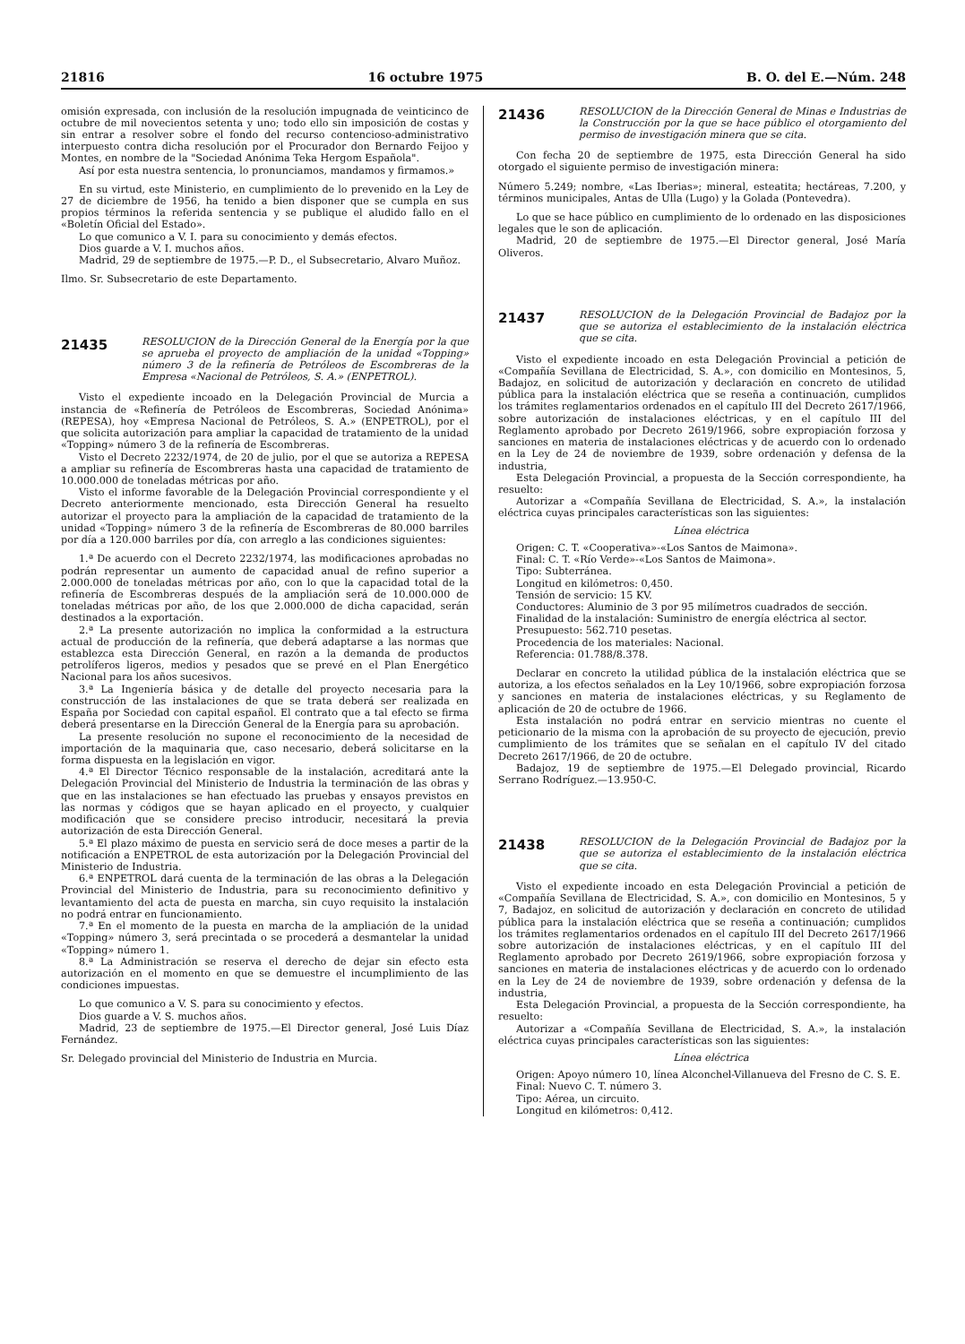21816 16 octubre 1975 B. O. del E.—Núm. 248
omisión expresada, con inclusión de la resolución impugnada de veinticinco de octubre de mil novecientos setenta y uno; todo ello sin imposición de costas y sin entrar a resolver sobre el fondo del recurso contencioso-administrativo interpuesto contra dicha resolución por el Procurador don Bernardo Feijoo y Montes, en nombre de la "Sociedad Anónima Teka Hergom Española".
Así por esta nuestra sentencia, lo pronunciamos, mandamos y firmamos.»
En su virtud, este Ministerio, en cumplimiento de lo prevenido en la Ley de 27 de diciembre de 1956, ha tenido a bien disponer que se cumpla en sus propios términos la referida sentencia y se publique el aludido fallo en el «Boletín Oficial del Estado».
Lo que comunico a V. I. para su conocimiento y demás efectos.
Dios guarde a V. I. muchos años.
Madrid, 29 de septiembre de 1975.—P. D., el Subsecretario, Alvaro Muñoz.
Ilmo. Sr. Subsecretario de este Departamento.
21435
RESOLUCION de la Dirección General de la Energía por la que se aprueba el proyecto de ampliación de la unidad «Topping» número 3 de la refinería de Petróleos de Escombreras de la Empresa «Nacional de Petróleos, S. A.» (ENPETROL).
Visto el expediente incoado en la Delegación Provincial de Murcia a instancia de «Refinería de Petróleos de Escombreras, Sociedad Anónima» (REPESA), hoy «Empresa Nacional de Petróleos, S. A.» (ENPETROL), por el que solicita autorización para ampliar la capacidad de tratamiento de la unidad «Topping» número 3 de la refinería de Escombreras.
Visto el Decreto 2232/1974, de 20 de julio, por el que se autoriza a REPESA a ampliar su refinería de Escombreras hasta una capacidad de tratamiento de 10.000.000 de toneladas métricas por año.
Visto el informe favorable de la Delegación Provincial correspondiente y el Decreto anteriormente mencionado, esta Dirección General ha resuelto autorizar el proyecto para la ampliación de la capacidad de tratamiento de la unidad «Topping» número 3 de la refinería de Escombreras de 80.000 barriles por día a 120.000 barriles por día, con arreglo a las condiciones siguientes:
1.ª De acuerdo con el Decreto 2232/1974, las modificaciones aprobadas no podrán representar un aumento de capacidad anual de refino superior a 2.000.000 de toneladas métricas por año, con lo que la capacidad total de la refinería de Escombreras después de la ampliación será de 10.000.000 de toneladas métricas por año, de los que 2.000.000 de dicha capacidad, serán destinados a la exportación.
2.ª La presente autorización no implica la conformidad a la estructura actual de producción de la refinería, que deberá adaptarse a las normas que establezca esta Dirección General, en razón a la demanda de productos petrolíferos ligeros, medios y pesados que se prevé en el Plan Energético Nacional para los años sucesivos.
3.ª La Ingeniería básica y de detalle del proyecto necesaria para la construcción de las instalaciones de que se trata deberá ser realizada en España por Sociedad con capital español. El contrato que a tal efecto se firma deberá presentarse en la Dirección General de la Energía para su aprobación.
La presente resolución no supone el reconocimiento de la necesidad de importación de la maquinaria que, caso necesario, deberá solicitarse en la forma dispuesta en la legislación en vigor.
4.ª El Director Técnico responsable de la instalación, acreditará ante la Delegación Provincial del Ministerio de Industria la terminación de las obras y que en las instalaciones se han efectuado las pruebas y ensayos previstos en las normas y códigos que se hayan aplicado en el proyecto, y cualquier modificación que se considere preciso introducir, necesitará la previa autorización de esta Dirección General.
5.ª El plazo máximo de puesta en servicio será de doce meses a partir de la notificación a ENPETROL de esta autorización por la Delegación Provincial del Ministerio de Industria.
6.ª ENPETROL dará cuenta de la terminación de las obras a la Delegación Provincial del Ministerio de Industria, para su reconocimiento definitivo y levantamiento del acta de puesta en marcha, sin cuyo requisito la instalación no podrá entrar en funcionamiento.
7.ª En el momento de la puesta en marcha de la ampliación de la unidad «Topping» número 3, será precintada o se procederá a desmantelar la unidad «Topping» número 1.
8.ª La Administración se reserva el derecho de dejar sin efecto esta autorización en el momento en que se demuestre el incumplimiento de las condiciones impuestas.
Lo que comunico a V. S. para su conocimiento y efectos.
Dios guarde a V. S. muchos años.
Madrid, 23 de septiembre de 1975.—El Director general, José Luis Díaz Fernández.
Sr. Delegado provincial del Ministerio de Industria en Murcia.
21436
RESOLUCION de la Dirección General de Minas e Industrias de la Construcción por la que se hace público el otorgamiento del permiso de investigación minera que se cita.
Con fecha 20 de septiembre de 1975, esta Dirección General ha sido otorgado el siguiente permiso de investigación minera:
Número 5.249; nombre, «Las Iberias»; mineral, esteatita; hectáreas, 7.200, y términos municipales, Antas de Ulla (Lugo) y la Golada (Pontevedra).
Lo que se hace público en cumplimiento de lo ordenado en las disposiciones legales que le son de aplicación.
Madrid, 20 de septiembre de 1975.—El Director general, José María Oliveros.
21437
RESOLUCION de la Delegación Provincial de Badajoz por la que se autoriza el establecimiento de la instalación eléctrica que se cita.
Visto el expediente incoado en esta Delegación Provincial a petición de «Compañía Sevillana de Electricidad, S. A.», con domicilio en Montesinos, 5, Badajoz, en solicitud de autorización y declaración en concreto de utilidad pública para la instalación eléctrica que se reseña a continuación, cumplidos los trámites reglamentarios ordenados en el capítulo III del Decreto 2617/1966, sobre autorización de instalaciones eléctricas, y en el capítulo III del Reglamento aprobado por Decreto 2619/1966, sobre expropiación forzosa y sanciones en materia de instalaciones eléctricas y de acuerdo con lo ordenado en la Ley de 24 de noviembre de 1939, sobre ordenación y defensa de la industria,
Esta Delegación Provincial, a propuesta de la Sección correspondiente, ha resuelto:
Autorizar a «Compañía Sevillana de Electricidad, S. A.», la instalación eléctrica cuyas principales características son las siguientes:
Línea eléctrica
Origen: C. T. «Cooperativa»-«Los Santos de Maimona».
Final: C. T. «Río Verde»-«Los Santos de Maimona».
Tipo: Subterránea.
Longitud en kilómetros: 0,450.
Tensión de servicio: 15 KV.
Conductores: Aluminio de 3 por 95 milímetros cuadrados de sección.
Finalidad de la instalación: Suministro de energía eléctrica al sector.
Presupuesto: 562.710 pesetas.
Procedencia de los materiales: Nacional.
Referencia: 01.788/8.378.
Declarar en concreto la utilidad pública de la instalación eléctrica que se autoriza, a los efectos señalados en la Ley 10/1966, sobre expropiación forzosa y sanciones en materia de instalaciones eléctricas, y su Reglamento de aplicación de 20 de octubre de 1966.
Esta instalación no podrá entrar en servicio mientras no cuente el peticionario de la misma con la aprobación de su proyecto de ejecución, previo cumplimiento de los trámites que se señalan en el capítulo IV del citado Decreto 2617/1966, de 20 de octubre.
Badajoz, 19 de septiembre de 1975.—El Delegado provincial, Ricardo Serrano Rodríguez.—13.950-C.
21438
RESOLUCION de la Delegación Provincial de Badajoz por la que se autoriza el establecimiento de la instalación eléctrica que se cita.
Visto el expediente incoado en esta Delegación Provincial a petición de «Compañía Sevillana de Electricidad, S. A.», con domicilio en Montesinos, 5 y 7, Badajoz, en solicitud de autorización y declaración en concreto de utilidad pública para la instalación eléctrica que se reseña a continuación; cumplidos los trámites reglamentarios ordenados en el capítulo III del Decreto 2617/1966 sobre autorización de instalaciones eléctricas, y en el capítulo III del Reglamento aprobado por Decreto 2619/1966, sobre expropiación forzosa y sanciones en materia de instalaciones eléctricas y de acuerdo con lo ordenado en la Ley de 24 de noviembre de 1939, sobre ordenación y defensa de la industria,
Esta Delegación Provincial, a propuesta de la Sección correspondiente, ha resuelto:
Autorizar a «Compañía Sevillana de Electricidad, S. A.», la instalación eléctrica cuyas principales características son las siguientes:
Línea eléctrica
Origen: Apoyo número 10, línea Alconchel-Villanueva del Fresno de C. S. E.
Final: Nuevo C. T. número 3.
Tipo: Aérea, un circuito.
Longitud en kilómetros: 0,412.